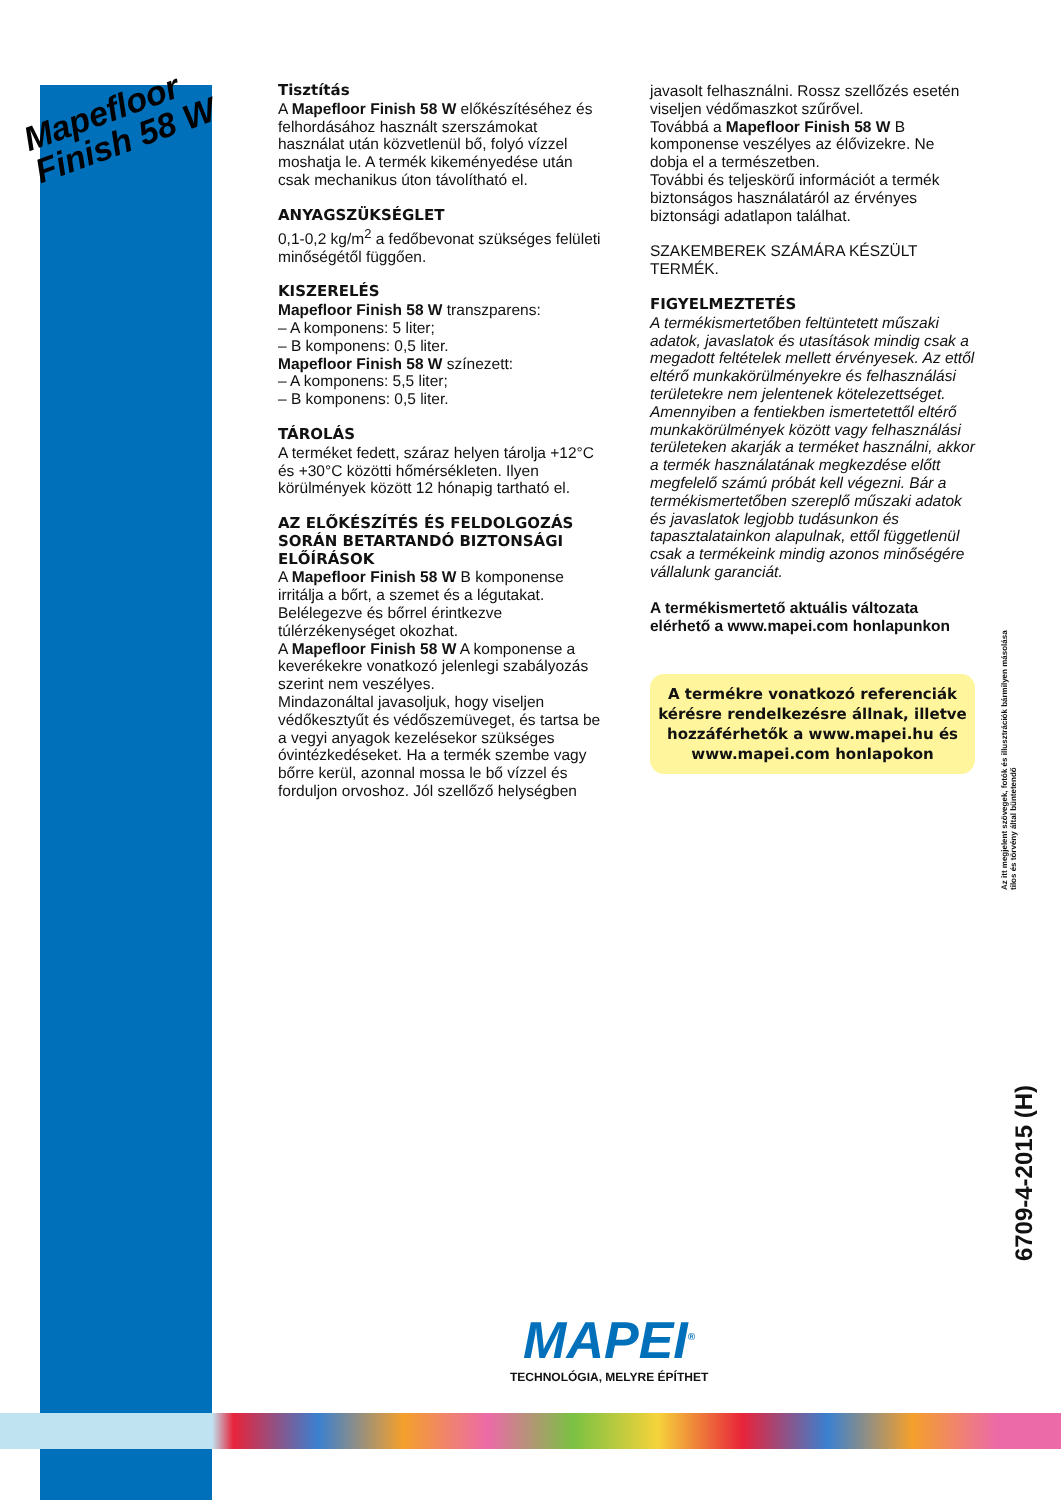Mapefloor
Finish 58 W
Tisztítás
A Mapefloor Finish 58 W előkészítéséhez és felhordásához használt szerszámokat használat után közvetlenül bő, folyó vízzel moshatja le. A termék kikeményedése után csak mechanikus úton távolítható el.
ANYAGSZÜKSÉGLET
0,1-0,2 kg/m<sup>2</sup> a fedőbevonat szükséges felületi minőségétől függően.
KISZERELÉS
Mapefloor Finish 58 W transzparens:
– A komponens: 5 liter;
– B komponens: 0,5 liter.
Mapefloor Finish 58 W színezett:
– A komponens: 5,5 liter;
– B komponens: 0,5 liter.
TÁROLÁS
A terméket fedett, száraz helyen tárolja +12°C és +30°C közötti hőmérsékleten. Ilyen körülmények között 12 hónapig tartható el.
AZ ELŐKÉSZÍTÉS ÉS FELDOLGOZÁS SORÁN BETARTANDÓ BIZTONSÁGI ELŐÍRÁSOK
A Mapefloor Finish 58 W B komponense irritálja a bőrt, a szemet és a légutakat. Belélegezve és bőrrel érintkezve túlérzékenységet okozhat.
A Mapefloor Finish 58 W A komponense a keverékekre vonatkozó jelenlegi szabályozás szerint nem veszélyes.
Mindazonáltal javasoljuk, hogy viseljen védőkesztyűt és védőszemüveget, és tartsa be a vegyi anyagok kezelésekor szükséges óvintézkedéseket. Ha a termék szembe vagy bőrre kerül, azonnal mossa le bő vízzel és forduljon orvoshoz. Jól szellőző helységben
javasolt felhasználni. Rossz szellőzés esetén viseljen védőmaszkot szűrővel.
Továbbá a Mapefloor Finish 58 W B komponense veszélyes az élővizekre. Ne dobja el a természetben.
További és teljeskörű információt a termék biztonságos használatáról az érvényes biztonsági adatlapon találhat.
SZAKEMBEREK SZÁMÁRA KÉSZÜLT TERMÉK.
FIGYELMEZTETÉS
A termékismertetőben feltüntetett műszaki adatok, javaslatok és utasítások mindig csak a megadott feltételek mellett érvényesek. Az ettől eltérő munkakörülményekre és felhasználási területekre nem jelentenek kötelezettséget. Amennyiben a fentiekben ismertetettől eltérő munkakörülmények között vagy felhasználási területeken akarják a terméket használni, akkor a termék használatának megkezdése előtt megfelelő számú próbát kell végezni. Bár a termékismertetőben szereplő műszaki adatok és javaslatok legjobb tudásunkon és tapasztalatainkon alapulnak, ettől függetlenül csak a termékeink mindig azonos minőségére vállalunk garanciát.
A termékismertető aktuális változata elérhető a www.mapei.com honlapunkon
A termékre vonatkozó referenciák kérésre rendelkezésre állnak, illetve hozzáférhetők a www.mapei.hu és www.mapei.com honlapokon
Az itt megjelent szövegek, fotók és illusztrációk bármilyen másolása tilos és törvény által büntetendő
6709-4-2015 (H)
MAPEI<sup>®</sup>
TECHNOLÓGIA, MELYRE ÉPÍTHET